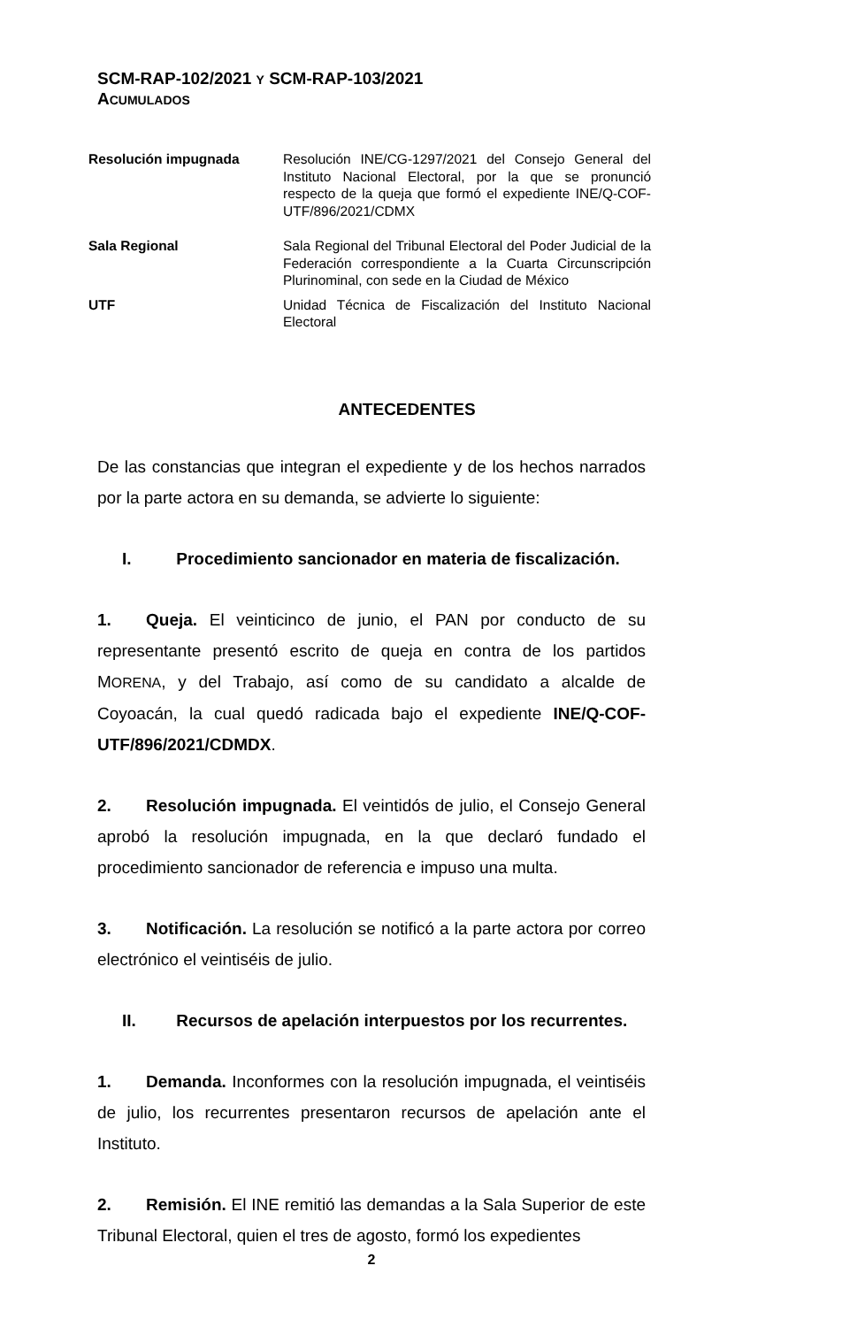SCM-RAP-102/2021 Y SCM-RAP-103/2021
ACUMULADOS
| Resolución impugnada | Resolución INE/CG-1297/2021 del Consejo General del Instituto Nacional Electoral, por la que se pronunció respecto de la queja que formó el expediente INE/Q-COF-UTF/896/2021/CDMX |
| Sala Regional | Sala Regional del Tribunal Electoral del Poder Judicial de la Federación correspondiente a la Cuarta Circunscripción Plurinominal, con sede en la Ciudad de México |
| UTF | Unidad Técnica de Fiscalización del Instituto Nacional Electoral |
ANTECEDENTES
De las constancias que integran el expediente y de los hechos narrados por la parte actora en su demanda, se advierte lo siguiente:
I. Procedimiento sancionador en materia de fiscalización.
1. Queja. El veinticinco de junio, el PAN por conducto de su representante presentó escrito de queja en contra de los partidos MORENA, y del Trabajo, así como de su candidato a alcalde de Coyoacán, la cual quedó radicada bajo el expediente INE/Q-COF-UTF/896/2021/CDMDX.
2. Resolución impugnada. El veintidós de julio, el Consejo General aprobó la resolución impugnada, en la que declaró fundado el procedimiento sancionador de referencia e impuso una multa.
3. Notificación. La resolución se notificó a la parte actora por correo electrónico el veintiséis de julio.
II. Recursos de apelación interpuestos por los recurrentes.
1. Demanda. Inconformes con la resolución impugnada, el veintiséis de julio, los recurrentes presentaron recursos de apelación ante el Instituto.
2. Remisión. El INE remitió las demandas a la Sala Superior de este Tribunal Electoral, quien el tres de agosto, formó los expedientes
2